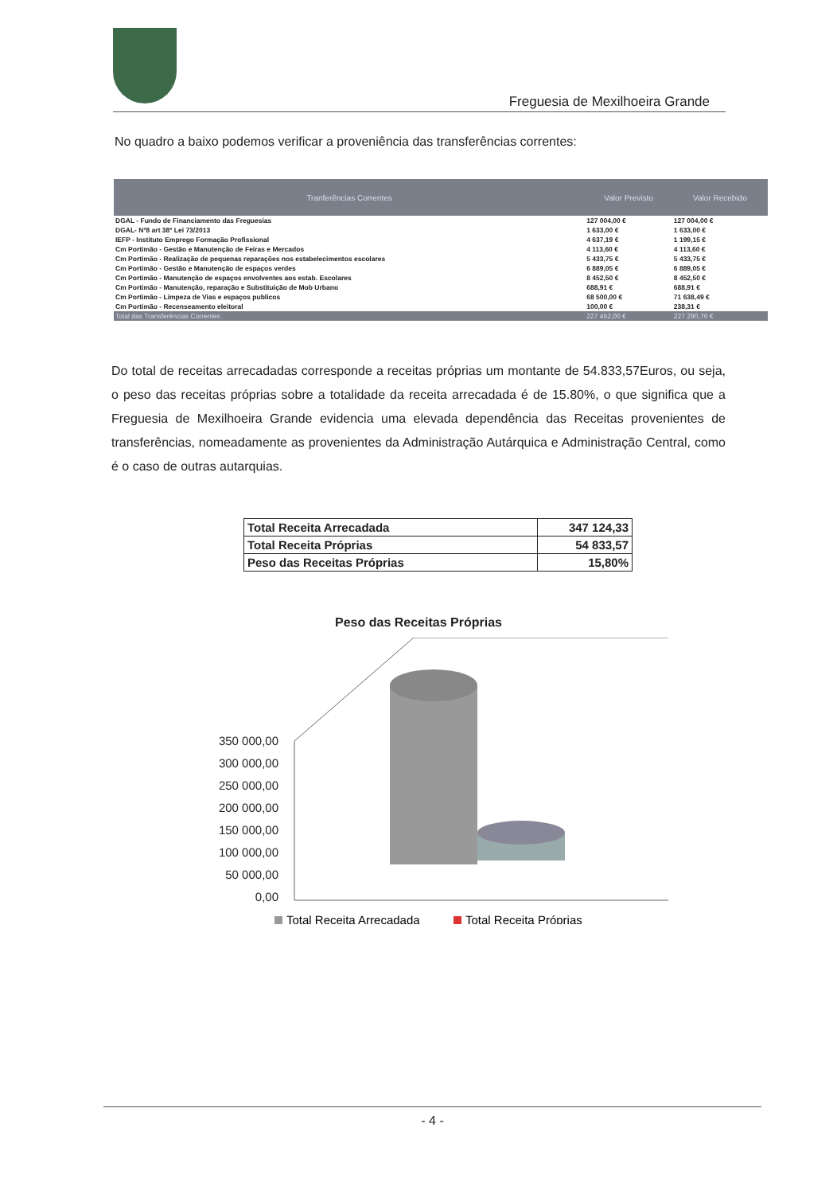Freguesia de Mexilhoeira Grande
No quadro a baixo podemos verificar a proveniência das transferências correntes:
| Tranferências Correntes | Valor Previsto | Valor Recebido |
| --- | --- | --- |
| DGAL - Fundo de Financiamento das Freguesias | 127 004,00 € | 127 004,00 € |
| DGAL- Nº8 art 38º Lei 73/2013 | 1 633,00 € | 1 633,00 € |
| IEFP - Instituto Emprego Formação Profissional | 4 637,19 € | 1 199,15 € |
| Cm Portimão - Gestão e Manutenção de Feiras e Mercados | 4 113,60 € | 4 113,60 € |
| Cm Portimão - Realização de pequenas reparações nos estabelecimentos escolares | 5 433,75 € | 5 433,75 € |
| Cm Portimão - Gestão e Manutenção de espaços verdes | 6 889,05 € | 6 889,05 € |
| Cm Portimão - Manutenção de espaços envolventes aos estab. Escolares | 8 452,50 € | 8 452,50 € |
| Cm Portimão - Manutenção, reparação e Substituição de Mob Urbano | 688,91 € | 688,91 € |
| Cm Portimão - Limpeza de Vias e espaços publicos | 68 500,00 € | 71 638,49 € |
| Cm Portimão - Recenseamento eleitoral | 100,00 € | 238,31 € |
| Total das Transferências Correntes | 227 452,00 € | 227 290,76 € |
Do total de receitas arrecadadas corresponde a receitas próprias um montante de 54.833,57Euros, ou seja, o peso das receitas próprias sobre a totalidade da receita arrecadada é de 15.80%, o que significa que a Freguesia de Mexilhoeira Grande evidencia uma elevada dependência das Receitas provenientes de transferências, nomeadamente as provenientes da Administração Autárquica e Administração Central, como é o caso de outras autarquias.
| Total Receita Arrecadada | 347 124,33 |
| Total Receita Próprias | 54 833,57 |
| Peso das Receitas Próprias | 15,80% |
Peso das Receitas Próprias
350 000,00
300 000,00
250 000,00
200 000,00
150 000,00
100 000,00
50 000,00
0,00
Total Receita Arrecadada
Total Receita Próprias
- 4 -